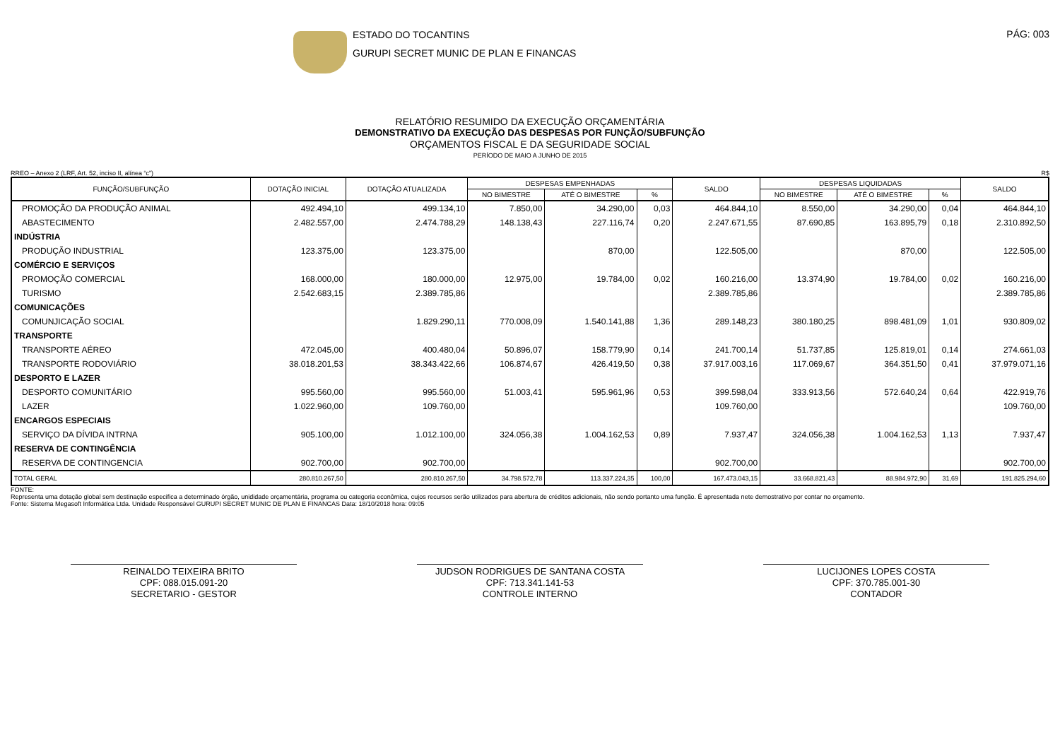ESTADO DO TOCANTINS
GURUPI SECRET MUNIC DE PLAN E FINANCAS
PÁG: 003
RELATÓRIO RESUMIDO DA EXECUÇÃO ORÇAMENTÁRIA
DEMONSTRATIVO DA EXECUÇÃO DAS DESPESAS POR FUNÇÃO/SUBFUNÇÃO
ORÇAMENTOS FISCAL E DA SEGURIDADE SOCIAL
PERÍODO DE MAIO A JUNHO DE 2015
RREO – Anexo 2 (LRF, Art. 52, inciso II, alínea “c”) R$
| FUNÇÃO/SUBFUNÇÃO | DOTAÇÃO INICIAL | DOTAÇÃO ATUALIZADA | DESPESAS EMPENHADAS | | | SALDO | DESPESAS LIQUIDADAS | | | SALDO |
| --- | --- | --- | --- | --- | --- | --- | --- | --- | --- | --- |
| | | | NO BIMESTRE | ATÉ O BIMESTRE | % | | NO BIMESTRE | ATÉ O BIMESTRE | % | |
| PROMOÇÃO DA PRODUÇÃO ANIMAL | 492.494,10 | 499.134,10 | 7.850,00 | 34.290,00 | 0,03 | 464.844,10 | 8.550,00 | 34.290,00 | 0,04 | 464.844,10 |
| ABASTECIMENTO | 2.482.557,00 | 2.474.788,29 | 148.138,43 | 227.116,74 | 0,20 | 2.247.671,55 | 87.690,85 | 163.895,79 | 0,18 | 2.310.892,50 |
| INDÚSTRIA | | | | | | | | | | |
| PRODUÇÃO INDUSTRIAL | 123.375,00 | 123.375,00 | | 870,00 | | 122.505,00 | | 870,00 | | 122.505,00 |
| COMÉRCIO E SERVIÇOS | | | | | | | | | | |
| PROMOÇÃO COMERCIAL | 168.000,00 | 180.000,00 | 12.975,00 | 19.784,00 | 0,02 | 160.216,00 | 13.374,90 | 19.784,00 | 0,02 | 160.216,00 |
| TURISMO | 2.542.683,15 | 2.389.785,86 | | | | 2.389.785,86 | | | | 2.389.785,86 |
| COMUNICAÇÕES | | | | | | | | | | |
| COMUNJICAÇÃO SOCIAL | | 1.829.290,11 | 770.008,09 | 1.540.141,88 | 1,36 | 289.148,23 | 380.180,25 | 898.481,09 | 1,01 | 930.809,02 |
| TRANSPORTE | | | | | | | | | | |
| TRANSPORTE AÉREO | 472.045,00 | 400.480,04 | 50.896,07 | 158.779,90 | 0,14 | 241.700,14 | 51.737,85 | 125.819,01 | 0,14 | 274.661,03 |
| TRANSPORTE RODOVIÁRIO | 38.018.201,53 | 38.343.422,66 | 106.874,67 | 426.419,50 | 0,38 | 37.917.003,16 | 117.069,67 | 364.351,50 | 0,41 | 37.979.071,16 |
| DESPORTO E LAZER | | | | | | | | | | |
| DESPORTO COMUNITÁRIO | 995.560,00 | 995.560,00 | 51.003,41 | 595.961,96 | 0,53 | 399.598,04 | 333.913,56 | 572.640,24 | 0,64 | 422.919,76 |
| LAZER | 1.022.960,00 | 109.760,00 | | | | 109.760,00 | | | | 109.760,00 |
| ENCARGOS ESPECIAIS | | | | | | | | | | |
| SERVIÇO DA DÍVIDA INTRNA | 905.100,00 | 1.012.100,00 | 324.056,38 | 1.004.162,53 | 0,89 | 7.937,47 | 324.056,38 | 1.004.162,53 | 1,13 | 7.937,47 |
| RESERVA DE CONTINGÊNCIA | | | | | | | | | | |
| RESERVA DE CONTINGENCIA | 902.700,00 | 902.700,00 | | | | 902.700,00 | | | | 902.700,00 |
| TOTAL GERAL | 280.810.267,50 | 280.810.267,50 | 34.798.572,78 | 113.337.224,35 | 100,00 | 167.473.043,15 | 33.668.821,43 | 88.984.972,90 | 31,69 | 191.825.294,60 |
FONTE:
Representa uma dotação global sem destinação especifica a determinado órgão, unididade orçamentária, programa ou categoria econômica, cujos recursos serão utilizados para abertura de créditos adicionais, não sendo portanto uma função. É apresentada nete demostrativo por contar no orçamento.
Fonte: Sistema Megasoft Informática Ltda. Unidade Responsável GURUPI SECRET MUNIC DE PLAN E FINANCAS Data: 18/10/2018 hora: 09:05
REINALDO TEIXEIRA BRITO
CPF: 088.015.091-20
SECRETARIO - GESTOR
JUDSON RODRIGUES DE SANTANA COSTA
CPF: 713.341.141-53
CONTROLE INTERNO
LUCIJONES LOPES COSTA
CPF: 370.785.001-30
CONTADOR